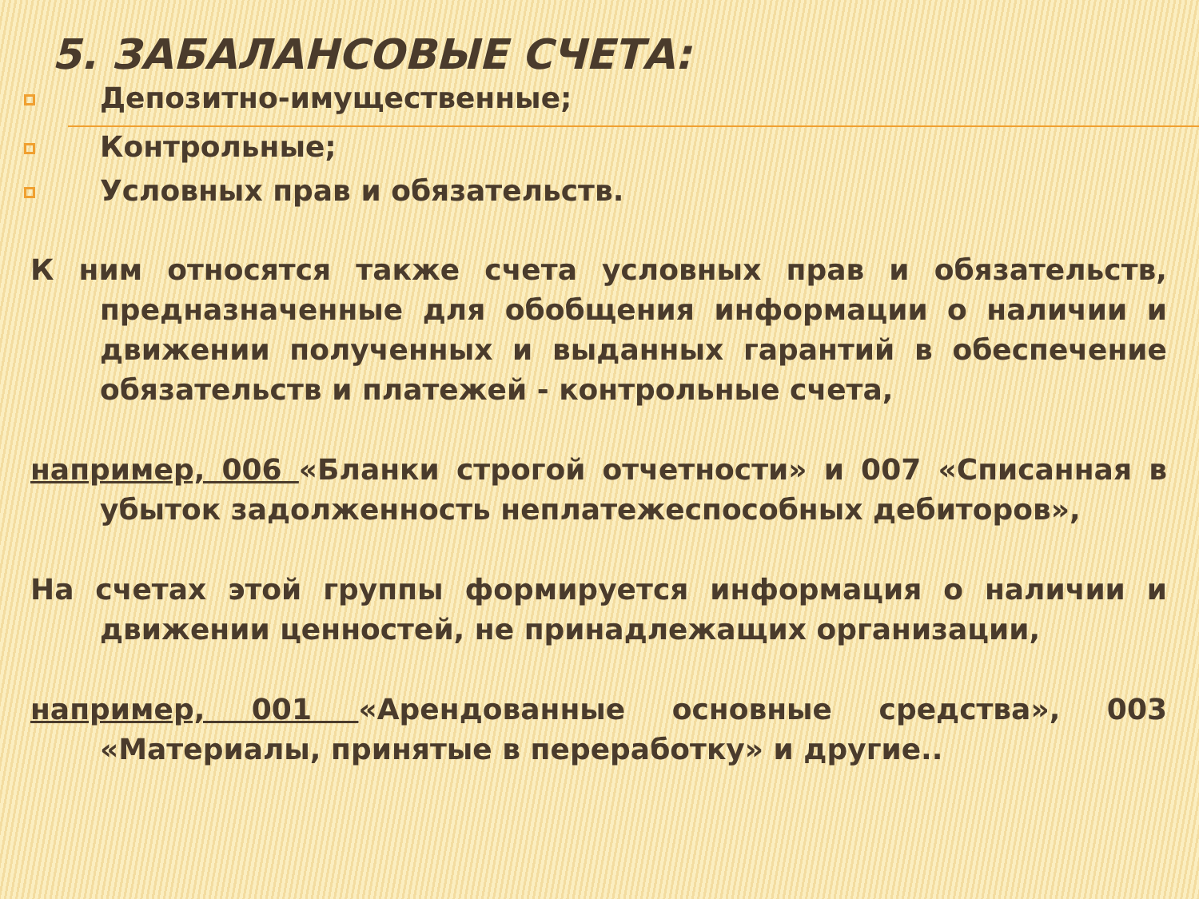5. ЗАБАЛАНСОВЫЕ СЧЕТА:
Депозитно-имущественные;
Контрольные;
Условных прав и обязательств.
К ним относятся также счета условных прав и обязательств, предназначенные для обобщения информации о наличии и движении полученных и выданных гарантий в обеспечение обязательств и платежей - контрольные счета,
например, 006 «Бланки строгой отчетности» и 007 «Списанная в убыток задолженность неплатежеспособных дебиторов»,
На счетах этой группы формируется информация о наличии и движении ценностей, не принадлежащих организации,
например, 001 «Арендованные основные средства», 003 «Материалы, принятые в переработку» и другие..